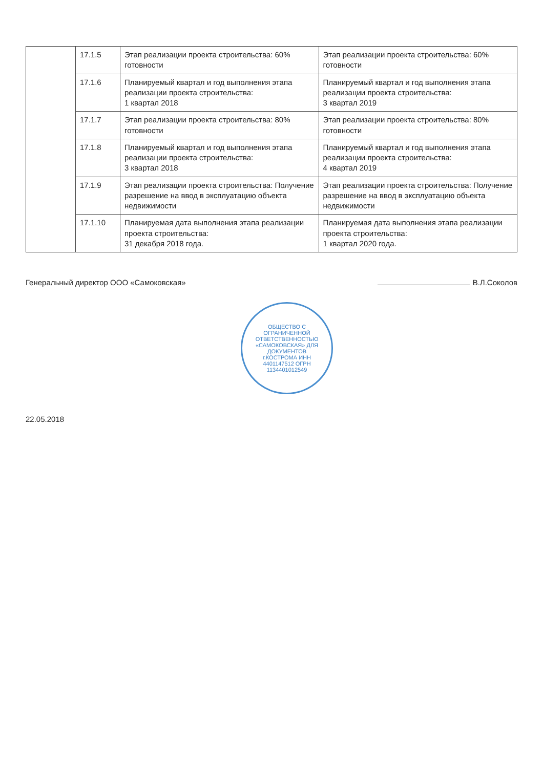| | 17.1.5 | Этап реализации проекта строительства: 60% готовности | Этап реализации проекта строительства: 60% готовности |
| | 17.1.6 | Планируемый квартал и год выполнения этапа реализации проекта строительства: 1 квартал 2018 | Планируемый квартал и год выполнения этапа реализации проекта строительства: 3 квартал 2019 |
| | 17.1.7 | Этап реализации проекта строительства: 80% готовности | Этап реализации проекта строительства: 80% готовности |
| | 17.1.8 | Планируемый квартал и год выполнения этапа реализации проекта строительства: 3 квартал 2018 | Планируемый квартал и год выполнения этапа реализации проекта строительства: 4 квартал 2019 |
| | 17.1.9 | Этап реализации проекта строительства: Получение разрешение на ввод в эксплуатацию объекта недвижимости | Этап реализации проекта строительства: Получение разрешение на ввод в эксплуатацию объекта недвижимости |
| | 17.1.10 | Планируемая дата выполнения этапа реализации проекта строительства: 31 декабря 2018 года. | Планируемая дата выполнения этапа реализации проекта строительства: 1 квартал 2020 года. |
Генеральный директор ООО «Самоковская» В.Л.Соколов
ОБЩЕСТВО С ОГРАНИЧЕННОЙ ОТВЕТСТВЕННОСТЬЮ «САМОКОВСКАЯ» ДЛЯ ДОКУМЕНТОВ г.КОСТРОМА ИНН 4401147512 ОГРН 1134401012549
22.05.2018